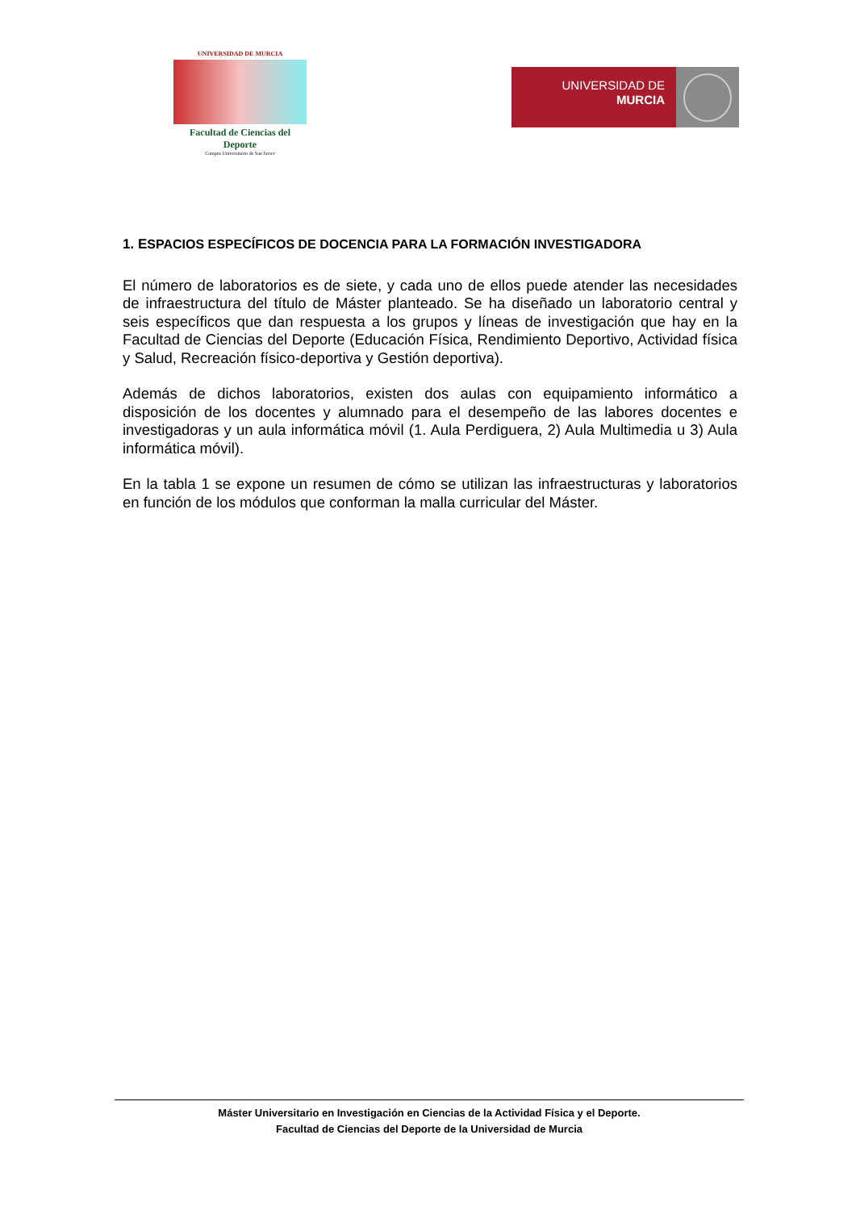UNIVERSIDAD DE MURCIA
Facultad de Ciencias del Deporte
Campus Universitario de San Javier
UNIVERSIDAD DE
MURCIA
1. ESPACIOS ESPECÍFICOS DE DOCENCIA PARA LA FORMACIÓN INVESTIGADORA
El número de laboratorios es de siete, y cada uno de ellos puede atender las necesidades de infraestructura del título de Máster planteado. Se ha diseñado un laboratorio central y seis específicos que dan respuesta a los grupos y líneas de investigación que hay en la Facultad de Ciencias del Deporte (Educación Física, Rendimiento Deportivo, Actividad física y Salud, Recreación físico-deportiva y Gestión deportiva).
Además de dichos laboratorios, existen dos aulas con equipamiento informático a disposición de los docentes y alumnado para el desempeño de las labores docentes e investigadoras y un aula informática móvil (1. Aula Perdiguera, 2) Aula Multimedia u 3) Aula informática móvil).
En la tabla 1 se expone un resumen de cómo se utilizan las infraestructuras y laboratorios en función de los módulos que conforman la malla curricular del Máster.
Máster Universitario en Investigación en Ciencias de la Actividad Física y el Deporte.
Facultad de Ciencias del Deporte de la Universidad de Murcia